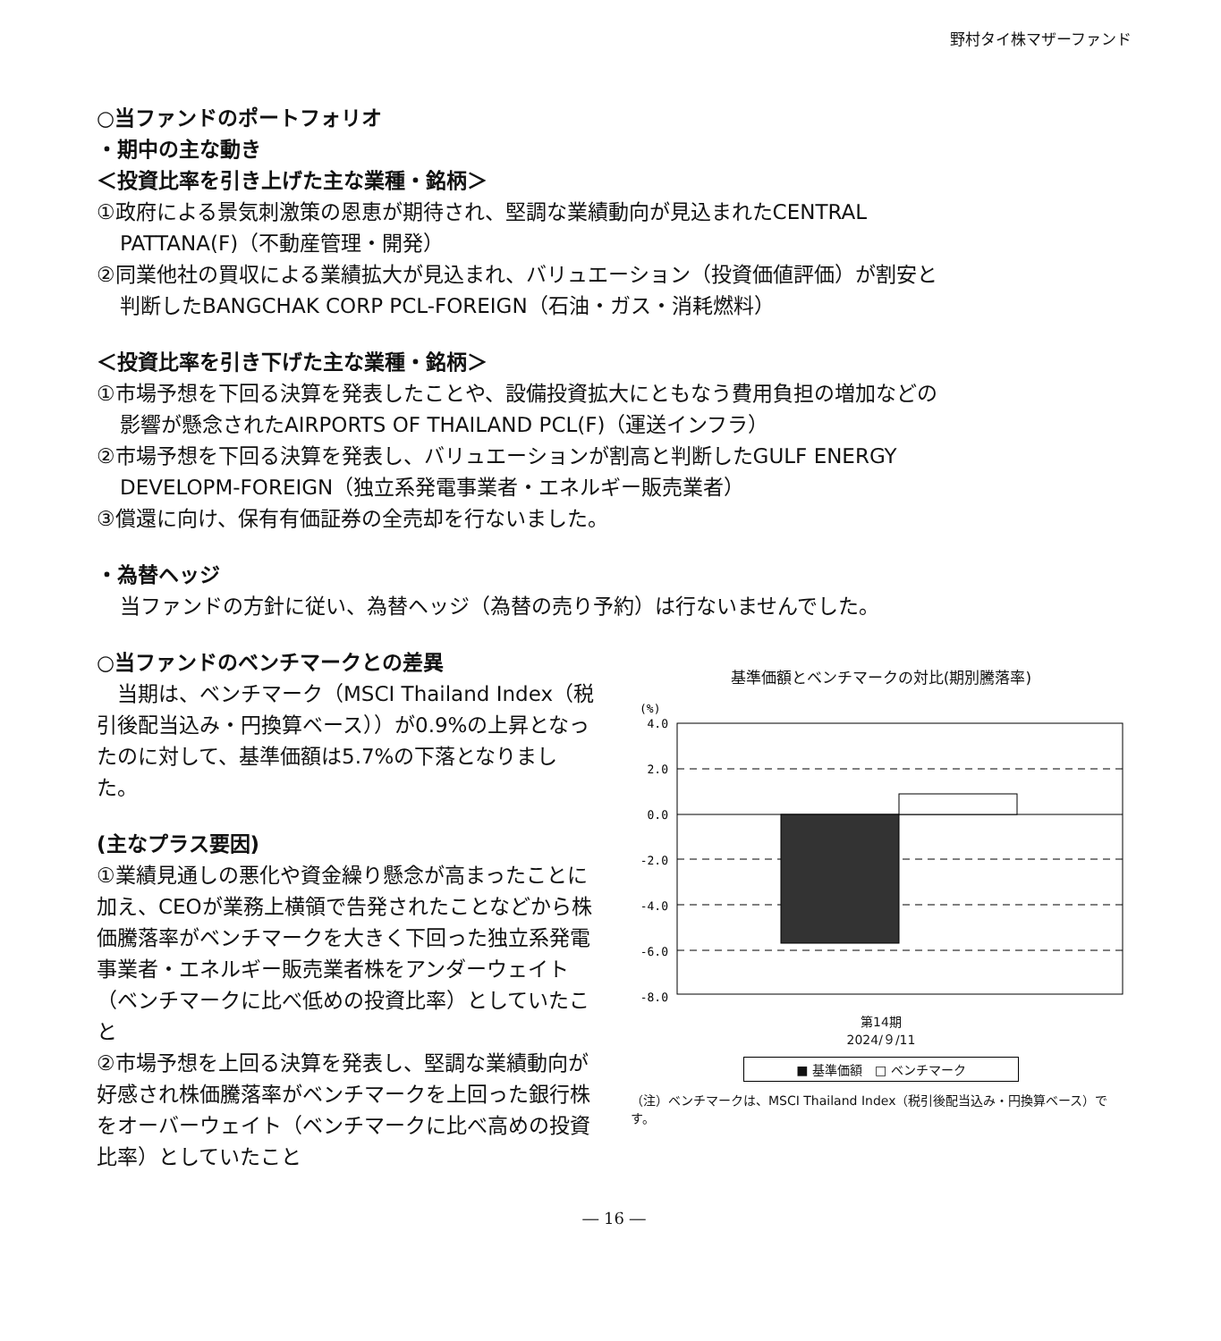野村タイ株マザーファンド
○当ファンドのポートフォリオ
・期中の主な動き
＜投資比率を引き上げた主な業種・銘柄＞
①政府による景気刺激策の恩恵が期待され、堅調な業績動向が見込まれたCENTRAL
PATTANA(F)（不動産管理・開発）
②同業他社の買収による業績拡大が見込まれ、バリュエーション（投資価値評価）が割安と
判断したBANGCHAK CORP PCL-FOREIGN（石油・ガス・消耗燃料）
＜投資比率を引き下げた主な業種・銘柄＞
①市場予想を下回る決算を発表したことや、設備投資拡大にともなう費用負担の増加などの
影響が懸念されたAIRPORTS OF THAILAND PCL(F)（運送インフラ）
②市場予想を下回る決算を発表し、バリュエーションが割高と判断したGULF ENERGY
DEVELOPM-FOREIGN（独立系発電事業者・エネルギー販売業者）
③償還に向け、保有有価証券の全売却を行ないました。
・為替ヘッジ
当ファンドの方針に従い、為替ヘッジ（為替の売り予約）は行ないませんでした。
○当ファンドのベンチマークとの差異
　当期は、ベンチマーク（MSCI Thailand Index（税引後配当込み・円換算ベース））が0.9%の上昇となったのに対して、基準価額は5.7%の下落となりました。
(主なプラス要因)
①業績見通しの悪化や資金繰り懸念が高まったことに加え、CEOが業務上横領で告発されたことなどから株価騰落率がベンチマークを大きく下回った独立系発電事業者・エネルギー販売業者株をアンダーウェイト（ベンチマークに比べ低めの投資比率）としていたこと
②市場予想を上回る決算を発表し、堅調な業績動向が好感され株価騰落率がベンチマークを上回った銀行株をオーバーウェイト（ベンチマークに比べ高めの投資比率）としていたこと
基準価額とベンチマークの対比(期別騰落率)
(%)
4.0
2.0
0.0
-2.0
-4.0
-6.0
-8.0
第14期
2024/９/11
■ 基準価額　□ ベンチマーク
（注）ベンチマークは、MSCI Thailand Index（税引後配当込み・円換算ベース）です。
― 16 ―